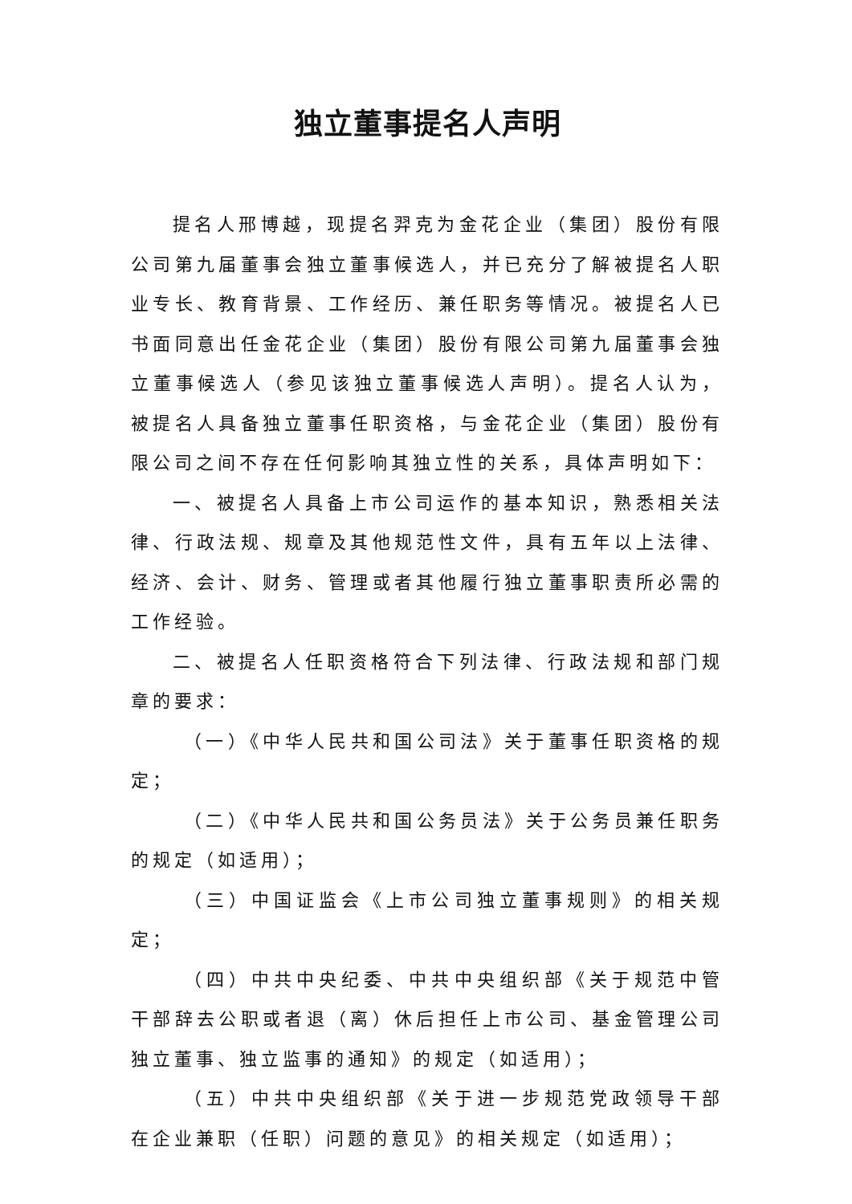独立董事提名人声明
提名人邢博越，现提名羿克为金花企业（集团）股份有限公司第九届董事会独立董事候选人，并已充分了解被提名人职业专长、教育背景、工作经历、兼任职务等情况。被提名人已书面同意出任金花企业（集团）股份有限公司第九届董事会独立董事候选人（参见该独立董事候选人声明）。提名人认为，被提名人具备独立董事任职资格，与金花企业（集团）股份有限公司之间不存在任何影响其独立性的关系，具体声明如下：
一、被提名人具备上市公司运作的基本知识，熟悉相关法律、行政法规、规章及其他规范性文件，具有五年以上法律、经济、会计、财务、管理或者其他履行独立董事职责所必需的工作经验。
二、被提名人任职资格符合下列法律、行政法规和部门规章的要求：
（一）《中华人民共和国公司法》关于董事任职资格的规定；
（二）《中华人民共和国公务员法》关于公务员兼任职务的规定（如适用）；
（三）中国证监会《上市公司独立董事规则》的相关规定；
（四）中共中央纪委、中共中央组织部《关于规范中管干部辞去公职或者退（离）休后担任上市公司、基金管理公司独立董事、独立监事的通知》的规定（如适用）；
（五）中共中央组织部《关于进一步规范党政领导干部在企业兼职（任职）问题的意见》的相关规定（如适用）；